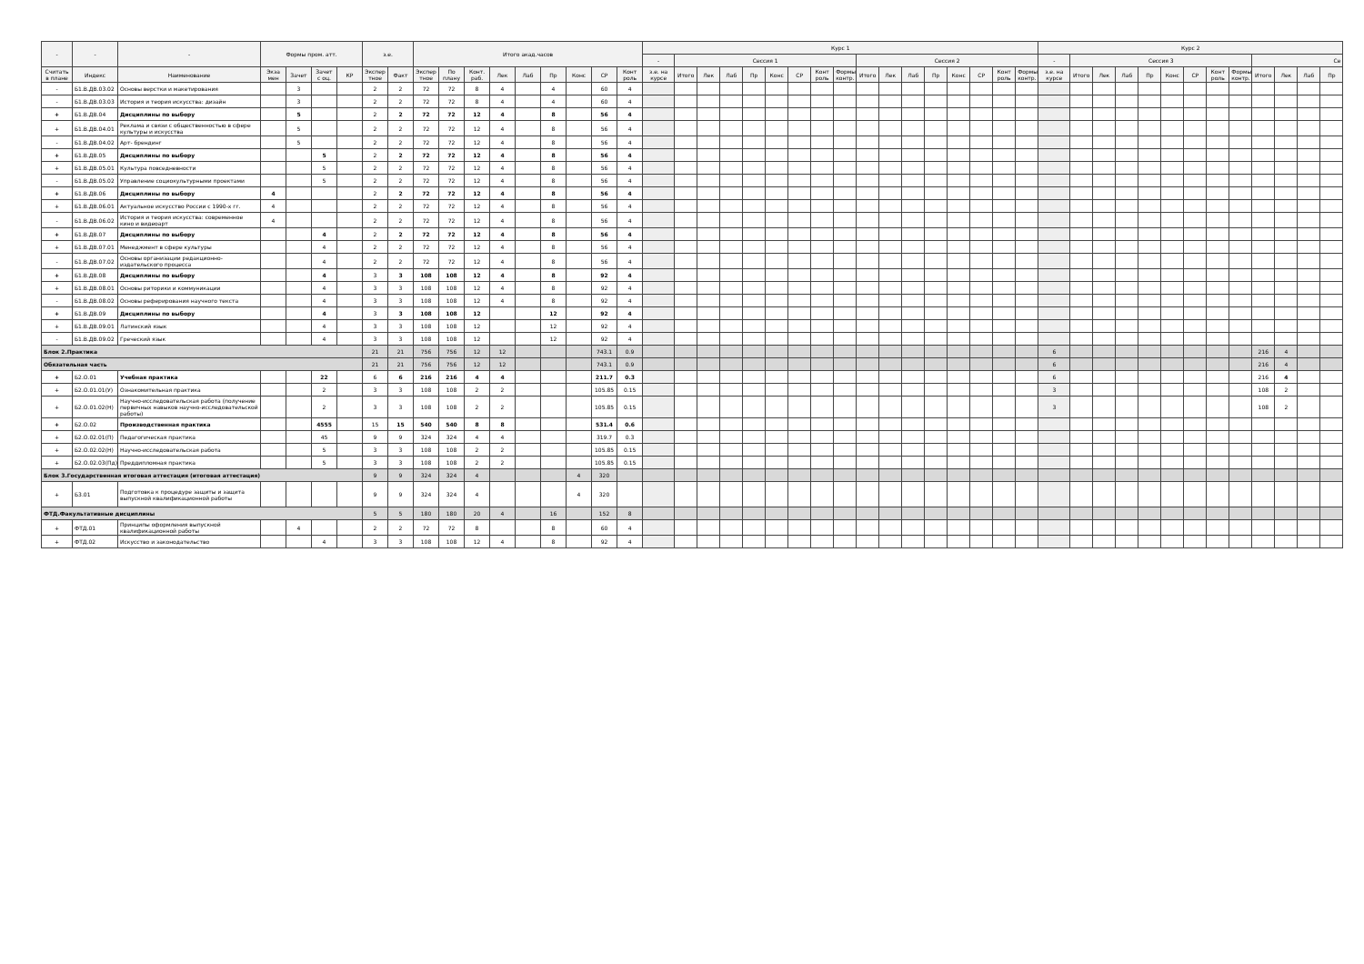| - | - | - | Формы пром. атт. | | | | з.е. | | Итого акад.часов | | | | | | | | | Курс 1 | | | | | | | | | | | | | | | | | Курс 2 | | | | | | | | | | | | |
| --- | --- | --- | --- | --- | --- | --- | --- | --- | --- | --- | --- | --- | --- | --- | --- | --- | --- | --- | --- | --- | --- | --- | --- | --- | --- | --- | --- | --- | --- | --- | --- | --- | --- | --- | --- | --- | --- | --- | --- | --- | --- | --- | --- | --- | --- | --- | --- |
| | | | | | | | | | | | | | | | | | | - | Сессия 1 | | | | | | | | Сессия 2 | | | | | | | | - | Сессия 3 | | | | | | | | Се | | | |
| Считать в плане | Индекс | Наименование | Экза мен | Зачет | Зачет с оц. | КР | Экспер тное | Факт | Экспер тное | По плану | Конт. раб. | Лек | Лаб | Пр | Конс | СР | Конт роль | з.е. на курсе | Итого | Лек | Лаб | Пр | Конс | СР | Конт роль | Формы контр. | Итого | Лек | Лаб | Пр | Конс | СР | Конт роль | Формы контр. | з.е. на курсе | Итого | Лек | Лаб | Пр | Конс | СР | Конт роль | Формы контр. | Итого | Лек | Лаб | Пр |
| - | Б1.В.ДВ.03.02 | Основы верстки и макетирования | | 3 | | | 2 | 2 | 72 | 72 | 8 | 4 | | 4 | | 60 | 4 | | | | | | | | | | | | | | | | | | | | | | | | | | | | | | |
| - | Б1.В.ДВ.03.03 | История и теория искусства: дизайн | | 3 | | | 2 | 2 | 72 | 72 | 8 | 4 | | 4 | | 60 | 4 | | | | | | | | | | | | | | | | | | | | | | | | | | | | | | |
| + | Б1.В.ДВ.04 | Дисциплины по выбору | | 5 | | | 2 | 2 | 72 | 72 | 12 | 4 | | 8 | | 56 | 4 | | | | | | | | | | | | | | | | | | | | | | | | | | | | | | |
| + | Б1.В.ДВ.04.01 | Реклама и связи с общественностью в сфере культуры и искусства | | 5 | | | 2 | 2 | 72 | 72 | 12 | 4 | | 8 | | 56 | 4 | | | | | | | | | | | | | | | | | | | | | | | | | | | | | | |
| - | Б1.В.ДВ.04.02 | Арт- брендинг | | 5 | | | 2 | 2 | 72 | 72 | 12 | 4 | | 8 | | 56 | 4 | | | | | | | | | | | | | | | | | | | | | | | | | | | | | | |
| + | Б1.В.ДВ.05 | Дисциплины по выбору | | | 5 | | 2 | 2 | 72 | 72 | 12 | 4 | | 8 | | 56 | 4 | | | | | | | | | | | | | | | | | | | | | | | | | | | | | | |
| + | Б1.В.ДВ.05.01 | Культура повседневности | | | 5 | | 2 | 2 | 72 | 72 | 12 | 4 | | 8 | | 56 | 4 | | | | | | | | | | | | | | | | | | | | | | | | | | | | | | |
| - | Б1.В.ДВ.05.02 | Управление социокультурными проектами | | | 5 | | 2 | 2 | 72 | 72 | 12 | 4 | | 8 | | 56 | 4 | | | | | | | | | | | | | | | | | | | | | | | | | | | | | | |
| + | Б1.В.ДВ.06 | Дисциплины по выбору | 4 | | | | 2 | 2 | 72 | 72 | 12 | 4 | | 8 | | 56 | 4 | | | | | | | | | | | | | | | | | | | | | | | | | | | | | | |
| + | Б1.В.ДВ.06.01 | Актуальное искусство России с 1990-х гг. | 4 | | | | 2 | 2 | 72 | 72 | 12 | 4 | | 8 | | 56 | 4 | | | | | | | | | | | | | | | | | | | | | | | | | | | | | | |
| - | Б1.В.ДВ.06.02 | История и теория искусства: современное кино и видеоарт | 4 | | | | 2 | 2 | 72 | 72 | 12 | 4 | | 8 | | 56 | 4 | | | | | | | | | | | | | | | | | | | | | | | | | | | | | | |
| + | Б1.В.ДВ.07 | Дисциплины по выбору | | | 4 | | 2 | 2 | 72 | 72 | 12 | 4 | | 8 | | 56 | 4 | | | | | | | | | | | | | | | | | | | | | | | | | | | | | | |
| + | Б1.В.ДВ.07.01 | Менеджмент в сфере культуры | | | 4 | | 2 | 2 | 72 | 72 | 12 | 4 | | 8 | | 56 | 4 | | | | | | | | | | | | | | | | | | | | | | | | | | | | | | |
| - | Б1.В.ДВ.07.02 | Основы организации редакционно-издательского процесса | | | 4 | | 2 | 2 | 72 | 72 | 12 | 4 | | 8 | | 56 | 4 | | | | | | | | | | | | | | | | | | | | | | | | | | | | | | |
| + | Б1.В.ДВ.08 | Дисциплины по выбору | | | 4 | | 3 | 3 | 108 | 108 | 12 | 4 | | 8 | | 92 | 4 | | | | | | | | | | | | | | | | | | | | | | | | | | | | | | |
| + | Б1.В.ДВ.08.01 | Основы риторики и коммуникации | | | 4 | | 3 | 3 | 108 | 108 | 12 | 4 | | 8 | | 92 | 4 | | | | | | | | | | | | | | | | | | | | | | | | | | | | | | |
| - | Б1.В.ДВ.08.02 | Основы реферирования научного текста | | | 4 | | 3 | 3 | 108 | 108 | 12 | 4 | | 8 | | 92 | 4 | | | | | | | | | | | | | | | | | | | | | | | | | | | | | | |
| + | Б1.В.ДВ.09 | Дисциплины по выбору | | | 4 | | 3 | 3 | 108 | 108 | 12 | | | 12 | | 92 | 4 | | | | | | | | | | | | | | | | | | | | | | | | | | | | | | |
| + | Б1.В.ДВ.09.01 | Латинский язык | | | 4 | | 3 | 3 | 108 | 108 | 12 | | | 12 | | 92 | 4 | | | | | | | | | | | | | | | | | | | | | | | | | | | | | | |
| - | Б1.В.ДВ.09.02 | Греческий язык | | | 4 | | 3 | 3 | 108 | 108 | 12 | | | 12 | | 92 | 4 | | | | | | | | | | | | | | | | | | | | | | | | | | | | | | |
| Блок 2.Практика | | | | | | | 21 | 21 | 756 | 756 | 12 | 12 | | | | 743.1 | 0.9 | | | | | | | | | | | | | | | | | | 6 | | | | | | | | | 216 | 4 | | |
| Обязательная часть | | | | | | | 21 | 21 | 756 | 756 | 12 | 12 | | | | 743.1 | 0.9 | | | | | | | | | | | | | | | | | | 6 | | | | | | | | | 216 | 4 | | |
| + | Б2.О.01 | Учебная практика | | | 22 | | 6 | 6 | 216 | 216 | 4 | 4 | | | | 211.7 | 0.3 | | | | | | | | | | | | | | | | | | 6 | | | | | | | | | 216 | 4 | | |
| + | Б2.О.01.01(У) | Ознакомительная практика | | | 2 | | 3 | 3 | 108 | 108 | 2 | 2 | | | | 105.85 | 0.15 | | | | | | | | | | | | | | | | | | 3 | | | | | | | | | 108 | 2 | | |
| + | Б2.О.01.02(Н) | Научно-исследовательская работа (получение первичных навыков научно-исследовательской работы) | | | 2 | | 3 | 3 | 108 | 108 | 2 | 2 | | | | 105.85 | 0.15 | | | | | | | | | | | | | | | | | | 3 | | | | | | | | | 108 | 2 | | |
| + | Б2.О.02 | Производственная практика | | | 4555 | | 15 | 15 | 540 | 540 | 8 | 8 | | | | 531.4 | 0.6 | | | | | | | | | | | | | | | | | | | | | | | | | | | | | | |
| + | Б2.О.02.01(П) | Педагогическая практика | | | 45 | | 9 | 9 | 324 | 324 | 4 | 4 | | | | 319.7 | 0.3 | | | | | | | | | | | | | | | | | | | | | | | | | | | | | | |
| + | Б2.О.02.02(Н) | Научно-исследовательская работа | | | 5 | | 3 | 3 | 108 | 108 | 2 | 2 | | | | 105.85 | 0.15 | | | | | | | | | | | | | | | | | | | | | | | | | | | | | | |
| + | Б2.О.02.03(Пд) | Преддипломная практика | | | 5 | | 3 | 3 | 108 | 108 | 2 | 2 | | | | 105.85 | 0.15 | | | | | | | | | | | | | | | | | | | | | | | | | | | | | | |
| Блок 3.Государственная итоговая аттестация (итоговая аттестация) | | | | | | | 9 | 9 | 324 | 324 | 4 | | | | 4 | 320 | | | | | | | | | | | | | | | | | | | | | | | | | | | | | | | |
| + | Б3.01 | Подготовка к процедуре защиты и защита выпускной квалификационной работы | | | | | 9 | 9 | 324 | 324 | 4 | | | | 4 | 320 | | | | | | | | | | | | | | | | | | | | | | | | | | | | | | | |
| ФТД.Факультативные дисциплины | | | | | | | 5 | 5 | 180 | 180 | 20 | 4 | | 16 | | 152 | 8 | | | | | | | | | | | | | | | | | | | | | | | | | | | | | | |
| + | ФТД.01 | Принципы оформления выпускной квалификационной работы | | 4 | | | 2 | 2 | 72 | 72 | 8 | | | 8 | | 60 | 4 | | | | | | | | | | | | | | | | | | | | | | | | | | | | | | |
| + | ФТД.02 | Искусство и законодательство | | | 4 | | 3 | 3 | 108 | 108 | 12 | 4 | | 8 | | 92 | 4 | | | | | | | | | | | | | | | | | | | | | | | | | | | | | | |